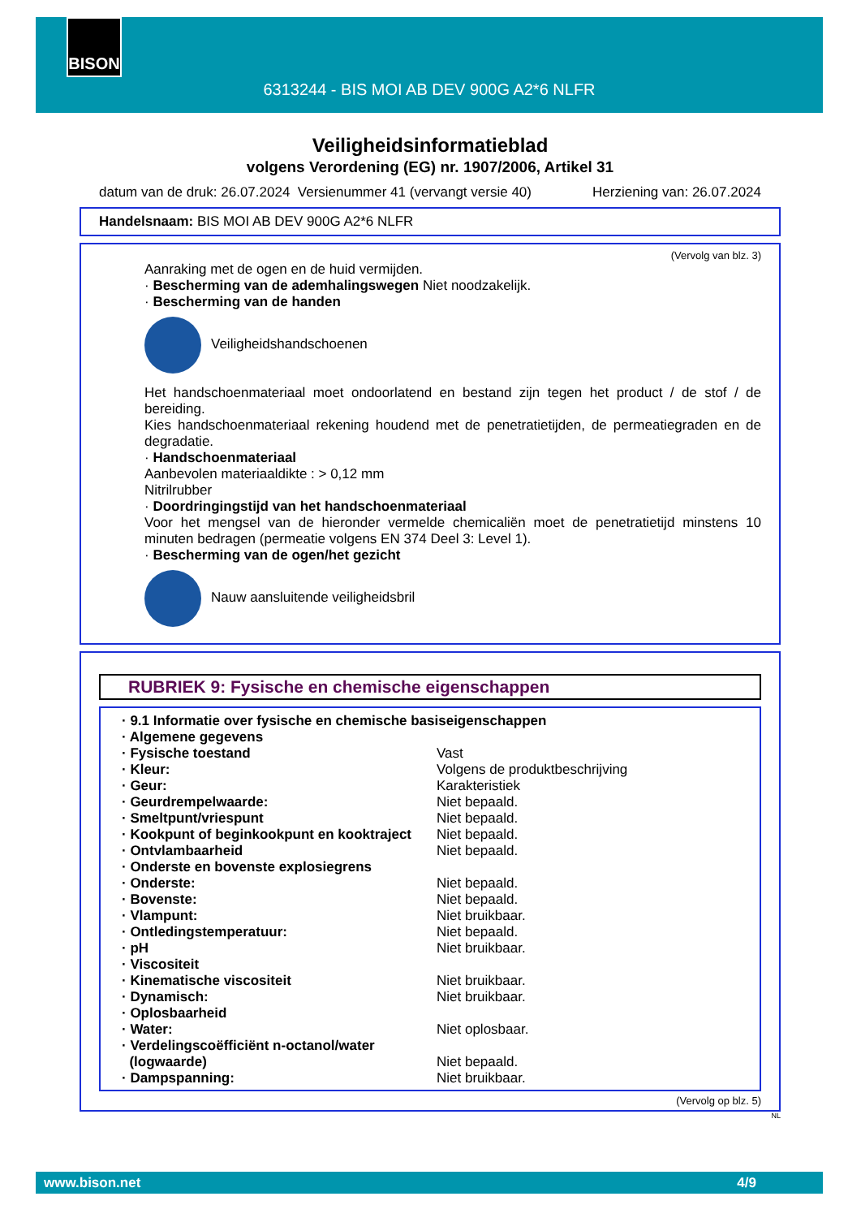BISON
6313244 - BIS MOI AB DEV 900G A2*6 NLFR
Veiligheidsinformatieblad
volgens Verordening (EG) nr. 1907/2006, Artikel 31
datum van de druk: 26.07.2024 Versienummer 41 (vervangt versie 40) Herziening van: 26.07.2024
Handelsnaam: BIS MOI AB DEV 900G A2*6 NLFR
(Vervolg van blz. 3)
Aanraking met de ogen en de huid vermijden.
· Bescherming van de ademhalingswegen Niet noodzakelijk.
· Bescherming van de handen
Veiligheidshandschoenen
Het handschoenmateriaal moet ondoorlatend en bestand zijn tegen het product / de stof / de bereiding.
Kies handschoenmateriaal rekening houdend met de penetratietijden, de permeatiegraden en de degradatie.
· Handschoenmateriaal
Aanbevolen materiaaldikte : > 0,12 mm
Nitrilrubber
· Doordringingstijd van het handschoenmateriaal
Voor het mengsel van de hieronder vermelde chemicaliën moet de penetratietijd minstens 10 minuten bedragen (permeatie volgens EN 374 Deel 3: Level 1).
· Bescherming van de ogen/het gezicht
Nauw aansluitende veiligheidsbril
RUBRIEK 9: Fysische en chemische eigenschappen
| · 9.1 Informatie over fysische en chemische basiseigenschappen | |
| · Algemene gegevens | |
| · Fysische toestand | Vast |
| · Kleur: | Volgens de produktbeschrijving |
| · Geur: | Karakteristiek |
| · Geurdrempelwaarde: | Niet bepaald. |
| · Smeltpunt/vriespunt | Niet bepaald. |
| · Kookpunt of beginkookpunt en kooktraject | Niet bepaald. |
| · Ontvlambaarheid | Niet bepaald. |
| · Onderste en bovenste explosiegrens | |
| · Onderste: | Niet bepaald. |
| · Bovenste: | Niet bepaald. |
| · Vlampunt: | Niet bruikbaar. |
| · Ontledingstemperatuur: | Niet bepaald. |
| · pH | Niet bruikbaar. |
| · Viscositeit | |
| · Kinematische viscositeit | Niet bruikbaar. |
| · Dynamisch: | Niet bruikbaar. |
| · Oplosbaarheid | |
| · Water: | Niet oplosbaar. |
| · Verdelingscoëfficiënt n-octanol/water (logwaarde) | Niet bepaald. |
| · Dampspanning: | Niet bruikbaar. |
(Vervolg op blz. 5)
NL
www.bison.net 4/9